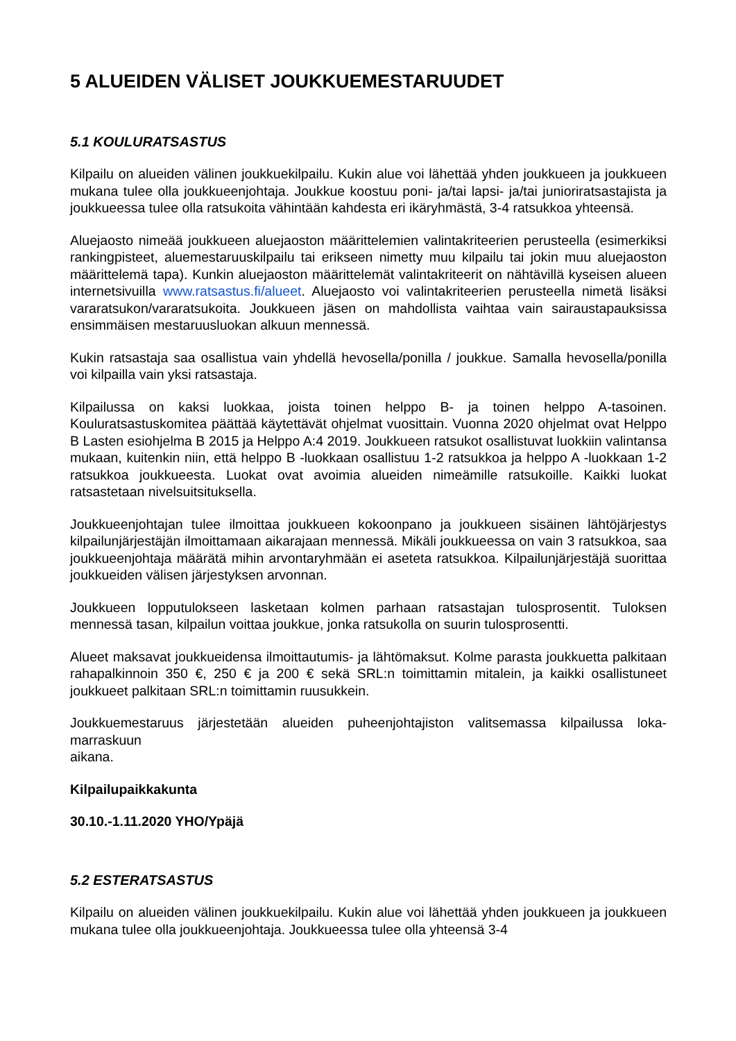5 ALUEIDEN VÄLISET JOUKKUEMESTARUUDET
5.1 KOULURATSASTUS
Kilpailu on alueiden välinen joukkuekilpailu. Kukin alue voi lähettää yhden joukkueen ja joukkueen mukana tulee olla joukkueenjohtaja. Joukkue koostuu poni- ja/tai lapsi- ja/tai junioriratsastajista ja joukkueessa tulee olla ratsukoita vähintään kahdesta eri ikäryhmästä, 3-4 ratsukkoa yhteensä.
Aluejaosto nimeää joukkueen aluejaoston määrittelemien valintakriteerien perusteella (esimerkiksi rankingpisteet, aluemestaruuskilpailu tai erikseen nimetty muu kilpailu tai jokin muu aluejaoston määrittelemä tapa). Kunkin aluejaoston määrittelemät valintakriteerit on nähtävillä kyseisen alueen internetsivuilla www.ratsastus.fi/alueet. Aluejaosto voi valintakriteerien perusteella nimetä lisäksi vararatsukon/vararatsukoita. Joukkueen jäsen on mahdollista vaihtaa vain sairaustapauksissa ensimmäisen mestaruusluokan alkuun mennessä.
Kukin ratsastaja saa osallistua vain yhdellä hevosella/ponilla / joukkue. Samalla hevosella/ponilla voi kilpailla vain yksi ratsastaja.
Kilpailussa on kaksi luokkaa, joista toinen helppo B- ja toinen helppo A-tasoinen. Kouluratsastuskomitea päättää käytettävät ohjelmat vuosittain. Vuonna 2020 ohjelmat ovat Helppo B Lasten esiohjelma B 2015 ja Helppo A:4 2019. Joukkueen ratsukot osallistuvat luokkiin valintansa mukaan, kuitenkin niin, että helppo B -luokkaan osallistuu 1-2 ratsukkoa ja helppo A -luokkaan 1-2 ratsukkoa joukkueesta. Luokat ovat avoimia alueiden nimeämille ratsukoille. Kaikki luokat ratsastetaan nivelsuitsituksella.
Joukkueenjohtajan tulee ilmoittaa joukkueen kokoonpano ja joukkueen sisäinen lähtöjärjestys kilpailunjärjestäjän ilmoittamaan aikarajaan mennessä. Mikäli joukkueessa on vain 3 ratsukkoa, saa joukkueenjohtaja määrätä mihin arvontaryhmään ei aseteta ratsukkoa. Kilpailunjärjestäjä suorittaa joukkueiden välisen järjestyksen arvonnan.
Joukkueen lopputulokseen lasketaan kolmen parhaan ratsastajan tulosprosentit. Tuloksen mennessä tasan, kilpailun voittaa joukkue, jonka ratsukolla on suurin tulosprosentti.
Alueet maksavat joukkueidensa ilmoittautumis- ja lähtömaksut. Kolme parasta joukkuetta palkitaan rahapalkinnoin 350 €, 250 € ja 200 € sekä SRL:n toimittamin mitalein, ja kaikki osallistuneet joukkueet palkitaan SRL:n toimittamin ruusukkein.
Joukkuemestaruus järjestetään alueiden puheenjohtajiston valitsemassa kilpailussa loka-marraskuun
aikana.
Kilpailupaikkakunta
30.10.-1.11.2020 YHO/Ypäjä
5.2 ESTERATSASTUS
Kilpailu on alueiden välinen joukkuekilpailu. Kukin alue voi lähettää yhden joukkueen ja joukkueen mukana tulee olla joukkueenjohtaja. Joukkueessa tulee olla yhteensä 3-4